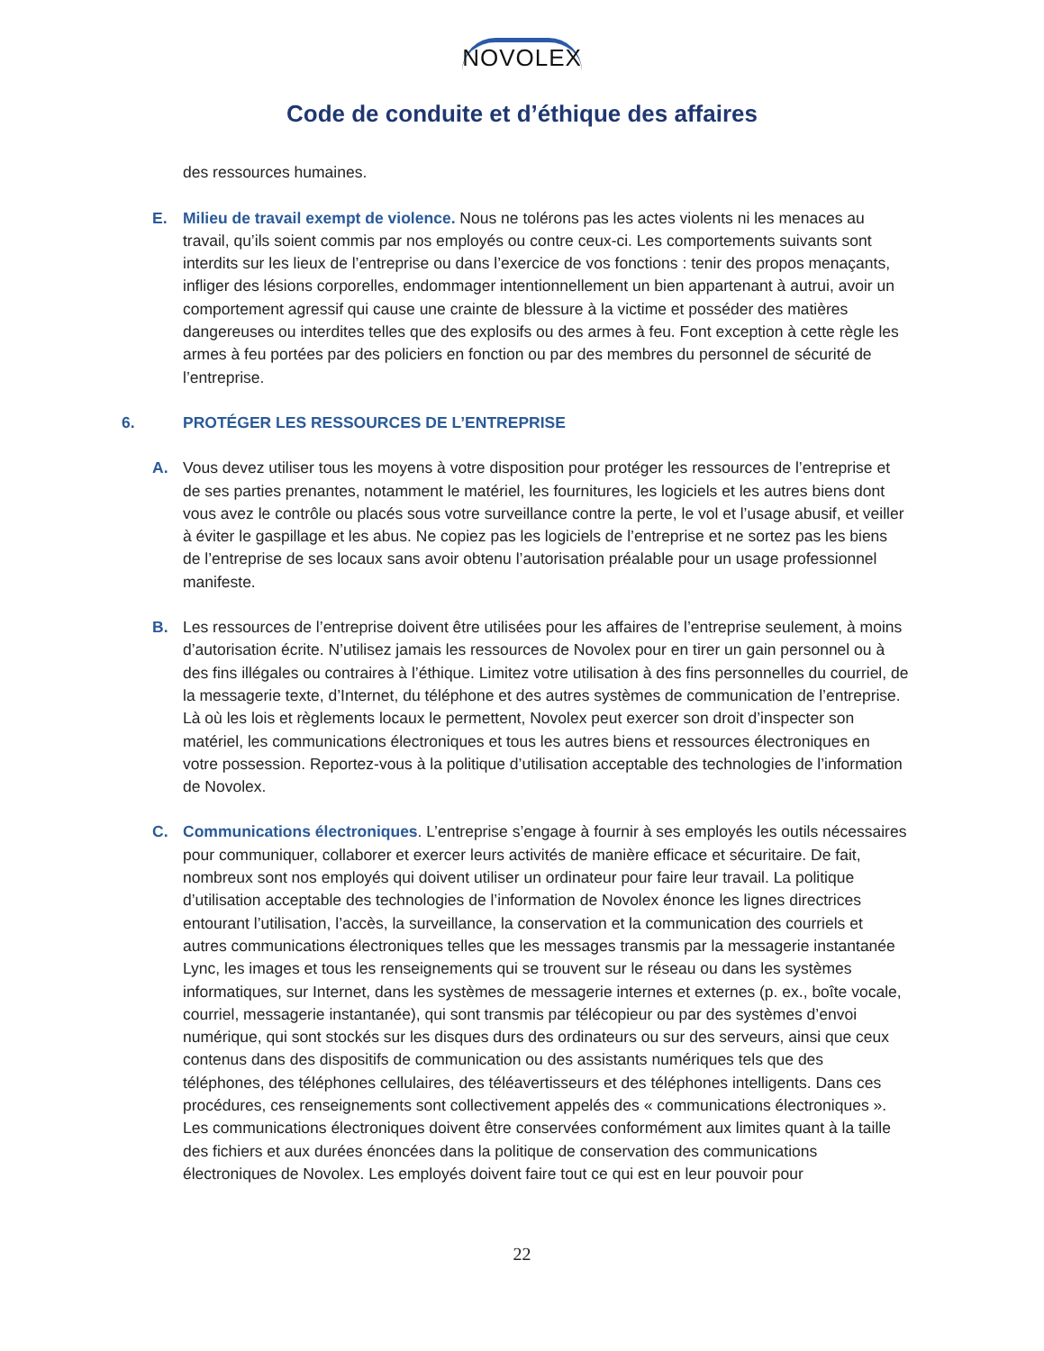NOVOLEX
Code de conduite et d’éthique des affaires
des ressources humaines.
E. Milieu de travail exempt de violence. Nous ne tolérons pas les actes violents ni les menaces au travail, qu’ils soient commis par nos employés ou contre ceux-ci. Les comportements suivants sont interdits sur les lieux de l’entreprise ou dans l’exercice de vos fonctions : tenir des propos menaçants, infliger des lésions corporelles, endommager intentionnellement un bien appartenant à autrui, avoir un comportement agressif qui cause une crainte de blessure à la victime et posséder des matières dangereuses ou interdites telles que des explosifs ou des armes à feu. Font exception à cette règle les armes à feu portées par des policiers en fonction ou par des membres du personnel de sécurité de l’entreprise.
6. PROTÉGER LES RESSOURCES DE L’ENTREPRISE
A. Vous devez utiliser tous les moyens à votre disposition pour protéger les ressources de l’entreprise et de ses parties prenantes, notamment le matériel, les fournitures, les logiciels et les autres biens dont vous avez le contrôle ou placés sous votre surveillance contre la perte, le vol et l’usage abusif, et veiller à éviter le gaspillage et les abus. Ne copiez pas les logiciels de l’entreprise et ne sortez pas les biens de l’entreprise de ses locaux sans avoir obtenu l’autorisation préalable pour un usage professionnel manifeste.
B. Les ressources de l’entreprise doivent être utilisées pour les affaires de l’entreprise seulement, à moins d’autorisation écrite. N’utilisez jamais les ressources de Novolex pour en tirer un gain personnel ou à des fins illégales ou contraires à l’éthique. Limitez votre utilisation à des fins personnelles du courriel, de la messagerie texte, d’Internet, du téléphone et des autres systèmes de communication de l’entreprise. Là où les lois et règlements locaux le permettent, Novolex peut exercer son droit d’inspecter son matériel, les communications électroniques et tous les autres biens et ressources électroniques en votre possession. Reportez-vous à la politique d’utilisation acceptable des technologies de l’information de Novolex.
C. Communications électroniques. L’entreprise s’engage à fournir à ses employés les outils nécessaires pour communiquer, collaborer et exercer leurs activités de manière efficace et sécuritaire. De fait, nombreux sont nos employés qui doivent utiliser un ordinateur pour faire leur travail. La politique d’utilisation acceptable des technologies de l’information de Novolex énonce les lignes directrices entourant l’utilisation, l’accès, la surveillance, la conservation et la communication des courriels et autres communications électroniques telles que les messages transmis par la messagerie instantanée Lync, les images et tous les renseignements qui se trouvent sur le réseau ou dans les systèmes informatiques, sur Internet, dans les systèmes de messagerie internes et externes (p. ex., boîte vocale, courriel, messagerie instantanée), qui sont transmis par télécopieur ou par des systèmes d’envoi numérique, qui sont stockés sur les disques durs des ordinateurs ou sur des serveurs, ainsi que ceux contenus dans des dispositifs de communication ou des assistants numériques tels que des téléphones, des téléphones cellulaires, des téléavertisseurs et des téléphones intelligents. Dans ces procédures, ces renseignements sont collectivement appelés des « communications électroniques ». Les communications électroniques doivent être conservées conformément aux limites quant à la taille des fichiers et aux durées énoncées dans la politique de conservation des communications électroniques de Novolex. Les employés doivent faire tout ce qui est en leur pouvoir pour
22